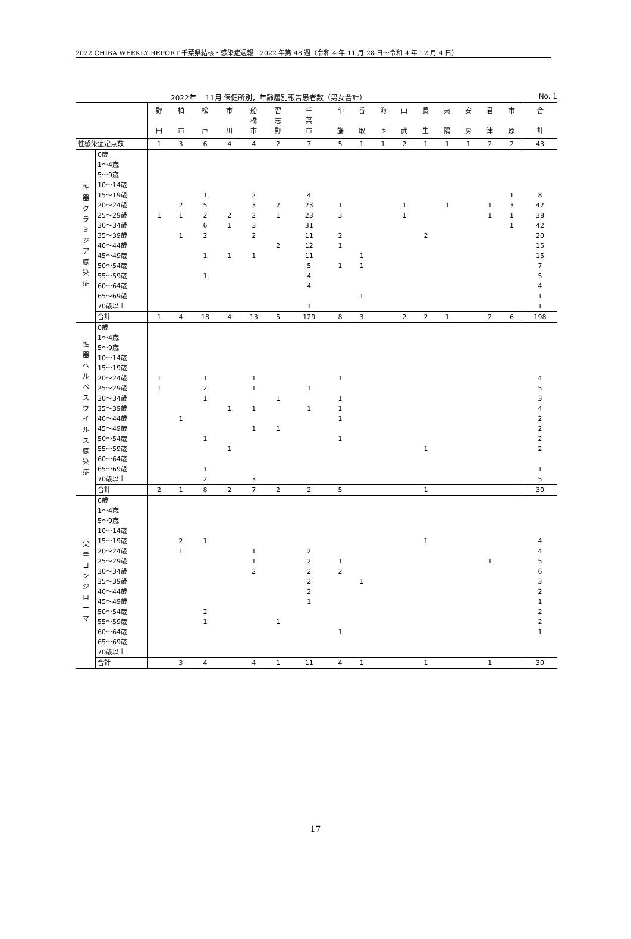2022 CHIBA WEEKLY REPORT 千葉県結核・感染症週報　2022 年第 48 週（令和 4 年 11 月 28 日～令和 4 年 12 月 4 日）
2022年　 11月 保健所別，年齢層別報告患者数（男女合計） No. 1
| | | 野 田 | 柏 市 | 松 戸 | 市 川 | 船 橋 市 | 習 志 野 | 千 葉 市 | 印 旛 | 香 取 | 海 匝 | 山 武 | 長 生 | 夷 隅 | 安 房 | 君 津 | 市 原 | 合 計 |
| --- | --- | --- | --- | --- | --- | --- | --- | --- | --- | --- | --- | --- | --- | --- | --- | --- | --- | --- |
| 性感染症定点数 | | 1 | 3 | 6 | 4 | 4 | 2 | 7 | 5 | 1 | 1 | 2 | 1 | 1 | 1 | 2 | 2 | 43 |
| 性 器 ク ラ ミ ジ ア 感 染 症 | 0歳 | | | | | | | | | | | | | | | | | |
| | 1～4歳 | | | | | | | | | | | | | | | | | |
| | 5～9歳 | | | | | | | | | | | | | | | | | |
| | 10～14歳 | | | | | | | | | | | | | | | | | |
| | 15～19歳 | | | 1 | | 2 | | 4 | | | | | | | | | 1 | 8 |
| | 20～24歳 | | 2 | 5 | | 3 | 2 | 23 | 1 | | | 1 | | 1 | | 1 | 3 | 42 |
| | 25～29歳 | 1 | 1 | 2 | 2 | 2 | 1 | 23 | 3 | | | 1 | | | | 1 | 1 | 38 |
| | 30～34歳 | | | 6 | 1 | 3 | | 31 | | | | | | | | | 1 | 42 |
| | 35～39歳 | | 1 | 2 | | 2 | | 11 | 2 | | | | 2 | | | | | 20 |
| | 40～44歳 | | | | | | 2 | 12 | 1 | | | | | | | | | 15 |
| | 45～49歳 | | | 1 | 1 | 1 | | 11 | | 1 | | | | | | | | 15 |
| | 50～54歳 | | | | | | | 5 | 1 | 1 | | | | | | | | 7 |
| | 55～59歳 | | | 1 | | | | 4 | | | | | | | | | | 5 |
| | 60～64歳 | | | | | | | 4 | | | | | | | | | | 4 |
| | 65～69歳 | | | | | | | | | 1 | | | | | | | | 1 |
| | 70歳以上 | | | | | | | 1 | | | | | | | | | | 1 |
| | 合計 | 1 | 4 | 18 | 4 | 13 | 5 | 129 | 8 | 3 | | 2 | 2 | 1 | | 2 | 6 | 198 |
| 性 器 ヘ ル ペ ス ウ イ ル ス 感 染 症 | 0歳 | | | | | | | | | | | | | | | | | |
| | 1～4歳 | | | | | | | | | | | | | | | | | |
| | 5～9歳 | | | | | | | | | | | | | | | | | |
| | 10～14歳 | | | | | | | | | | | | | | | | | |
| | 15～19歳 | | | | | | | | | | | | | | | | | |
| | 20～24歳 | 1 | | 1 | | 1 | | | 1 | | | | | | | | | 4 |
| | 25～29歳 | 1 | | 2 | | 1 | | 1 | | | | | | | | | | 5 |
| | 30～34歳 | | | 1 | | | 1 | | 1 | | | | | | | | | 3 |
| | 35～39歳 | | | | 1 | 1 | | 1 | 1 | | | | | | | | | 4 |
| | 40～44歳 | | 1 | | | | | | 1 | | | | | | | | | 2 |
| | 45～49歳 | | | | | 1 | 1 | | | | | | | | | | | 2 |
| | 50～54歳 | | | 1 | | | | | 1 | | | | | | | | | 2 |
| | 55～59歳 | | | | 1 | | | | | | | | 1 | | | | | 2 |
| | 60～64歳 | | | | | | | | | | | | | | | | | |
| | 65～69歳 | | | 1 | | | | | | | | | | | | | | 1 |
| | 70歳以上 | | | 2 | | 3 | | | | | | | | | | | | 5 |
| | 合計 | 2 | 1 | 8 | 2 | 7 | 2 | 2 | 5 | | | | 1 | | | | | 30 |
| 尖 圭 コ ン ジ ロ ー マ | 0歳 | | | | | | | | | | | | | | | | | |
| | 1～4歳 | | | | | | | | | | | | | | | | | |
| | 5～9歳 | | | | | | | | | | | | | | | | | |
| | 10～14歳 | | | | | | | | | | | | | | | | | |
| | 15～19歳 | | 2 | 1 | | | | | | | | | 1 | | | | | 4 |
| | 20～24歳 | | 1 | | | 1 | | 2 | | | | | | | | | | 4 |
| | 25～29歳 | | | | | 1 | | 2 | 1 | | | | | | | 1 | | 5 |
| | 30～34歳 | | | | | 2 | | 2 | 2 | | | | | | | | | 6 |
| | 35～39歳 | | | | | | | 2 | | 1 | | | | | | | | 3 |
| | 40～44歳 | | | | | | | 2 | | | | | | | | | | 2 |
| | 45～49歳 | | | | | | | 1 | | | | | | | | | | 1 |
| | 50～54歳 | | | 2 | | | | | | | | | | | | | | 2 |
| | 55～59歳 | | | 1 | | | 1 | | | | | | | | | | | 2 |
| | 60～64歳 | | | | | | | | 1 | | | | | | | | | 1 |
| | 65～69歳 | | | | | | | | | | | | | | | | | |
| | 70歳以上 | | | | | | | | | | | | | | | | | |
| | 合計 | | 3 | 4 | | 4 | 1 | 11 | 4 | 1 | | | 1 | | | 1 | | 30 |
17